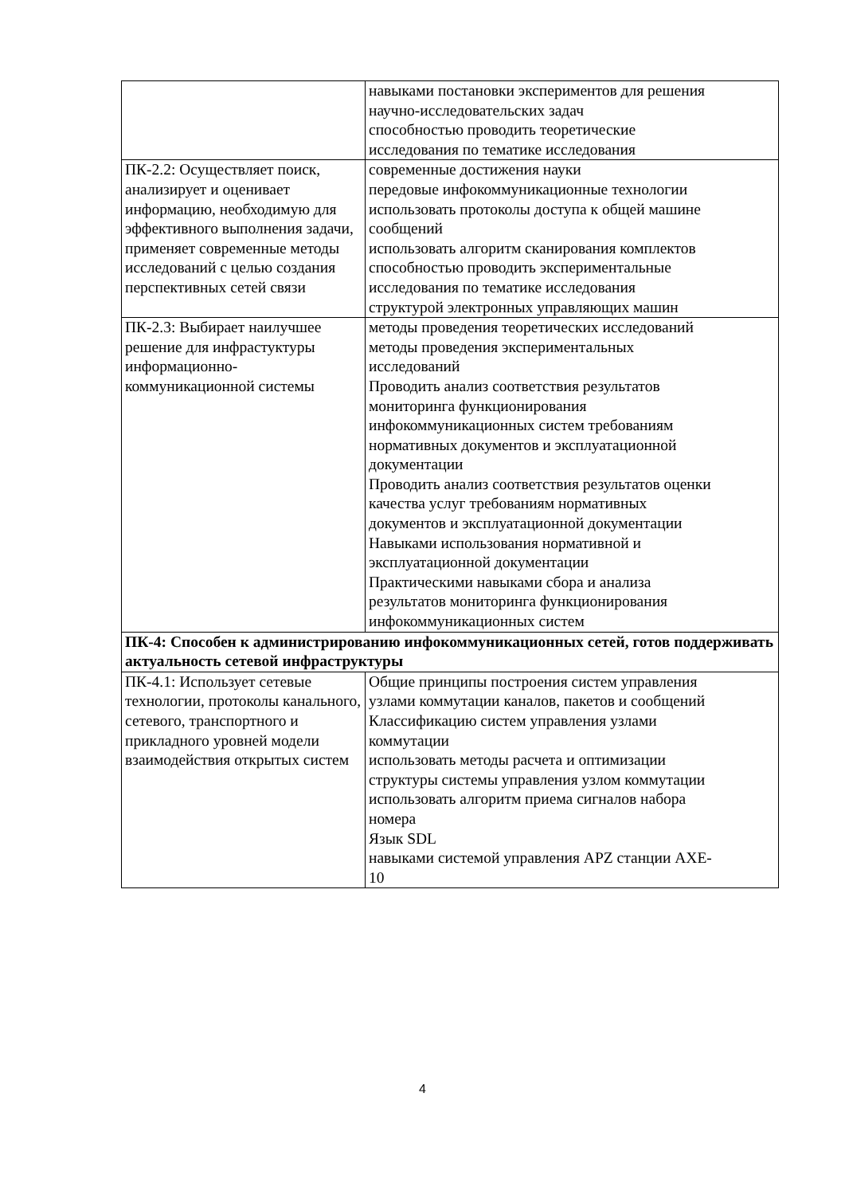| | навыками постановки экспериментов для решения научно-исследовательских задач способностью проводить теоретические исследования по тематике исследования |
| ПК-2.2: Осуществляет поиск, анализирует и оценивает информацию, необходимую для эффективного выполнения задачи, применяет современные методы исследований с целью создания перспективных сетей связи | современные достижения науки передовые инфокоммуникационные технологии использовать протоколы доступа к общей машине сообщений использовать алгоритм сканирования комплектов способностью проводить экспериментальные исследования по тематике исследования структурой электронных управляющих машин |
| ПК-2.3: Выбирает наилучшее решение для инфрастуктуры информационно-коммуникационной системы | методы проведения теоретических исследований методы проведения экспериментальных исследований Проводить анализ соответствия результатов мониторинга функционирования инфокоммуникационных систем требованиям нормативных документов и эксплуатационной документации Проводить анализ соответствия результатов оценки качества услуг требованиям нормативных документов и эксплуатационной документации Навыками использования нормативной и эксплуатационной документации Практическими навыками сбора и анализа результатов мониторинга функционирования инфокоммуникационных систем |
| ПК-4: Способен к администрированию инфокоммуникационных сетей, готов поддерживать актуальность сетевой инфраструктуры | |
| ПК-4.1: Использует сетевые технологии, протоколы канального, сетевого, транспортного и прикладного уровней модели взаимодействия открытых систем | Общие принципы построения систем управления узлами коммутации каналов, пакетов и сообщений Классификацию систем управления узлами коммутации использовать методы расчета и оптимизации структуры системы управления узлом коммутации использовать алгоритм приема сигналов набора номера Язык SDL навыками системой управления APZ станции AXE- 10 |
4